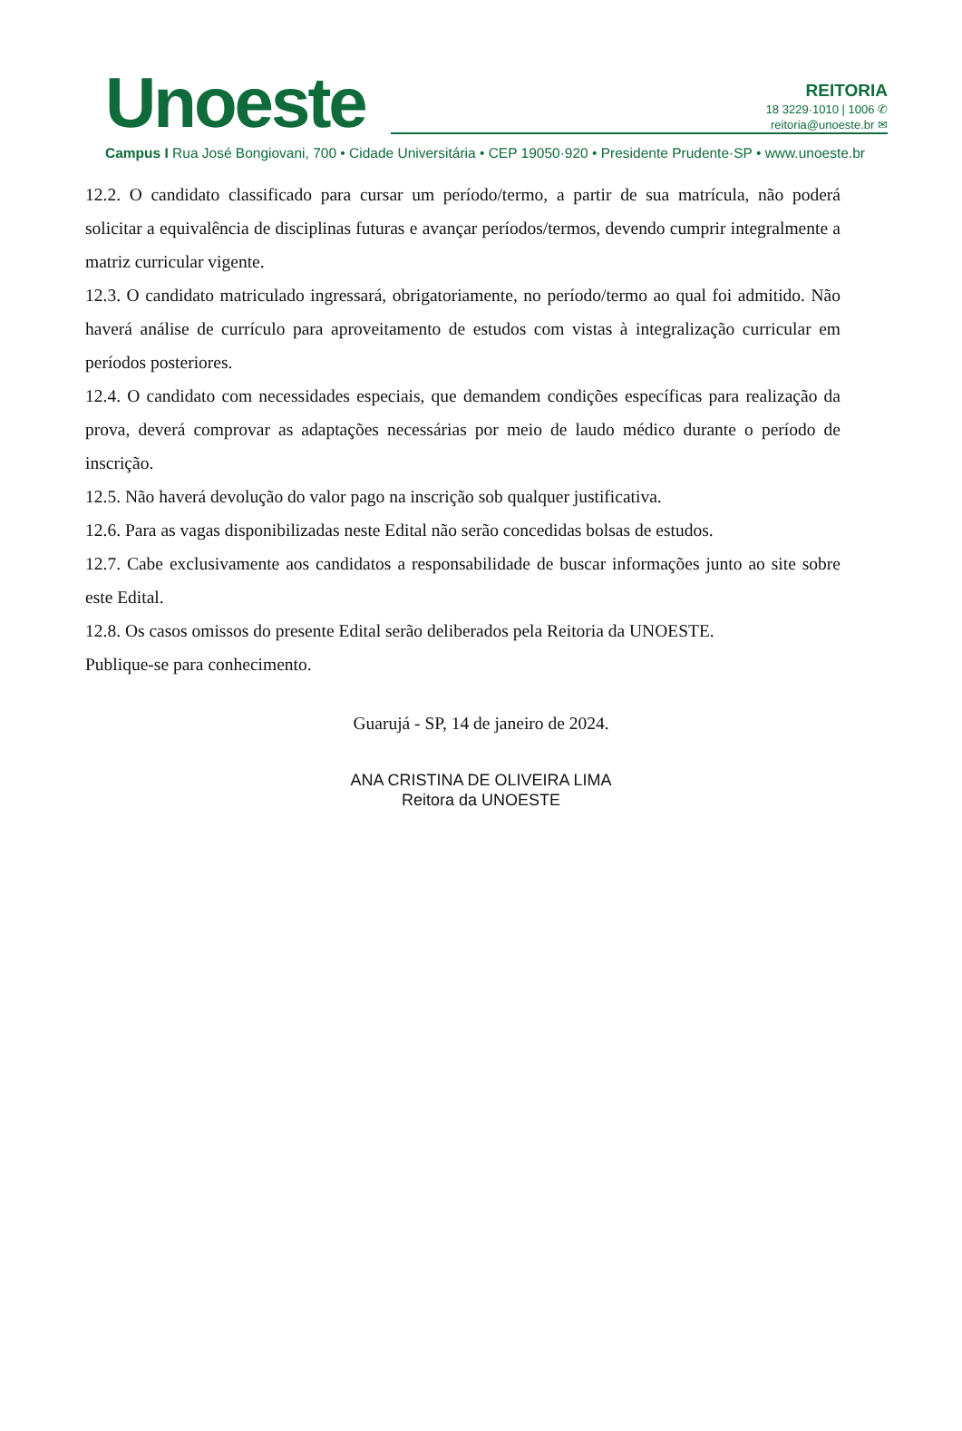Unoeste
REITORIA
18 3229·1010 | 1006 ✆
reitoria@unoeste.br ✉
Campus I Rua José Bongiovani, 700 • Cidade Universitária • CEP 19050·920 • Presidente Prudente·SP • www.unoeste.br
12.2. O candidato classificado para cursar um período/termo, a partir de sua matrícula, não poderá solicitar a equivalência de disciplinas futuras e avançar períodos/termos, devendo cumprir integralmente a matriz curricular vigente.
12.3. O candidato matriculado ingressará, obrigatoriamente, no período/termo ao qual foi admitido. Não haverá análise de currículo para aproveitamento de estudos com vistas à integralização curricular em períodos posteriores.
12.4. O candidato com necessidades especiais, que demandem condições específicas para realização da prova, deverá comprovar as adaptações necessárias por meio de laudo médico durante o período de inscrição.
12.5. Não haverá devolução do valor pago na inscrição sob qualquer justificativa.
12.6. Para as vagas disponibilizadas neste Edital não serão concedidas bolsas de estudos.
12.7. Cabe exclusivamente aos candidatos a responsabilidade de buscar informações junto ao site sobre este Edital.
12.8. Os casos omissos do presente Edital serão deliberados pela Reitoria da UNOESTE.
Publique-se para conhecimento.
Guarujá - SP, 14 de janeiro de 2024.
ANA CRISTINA DE OLIVEIRA LIMA
Reitora da UNOESTE